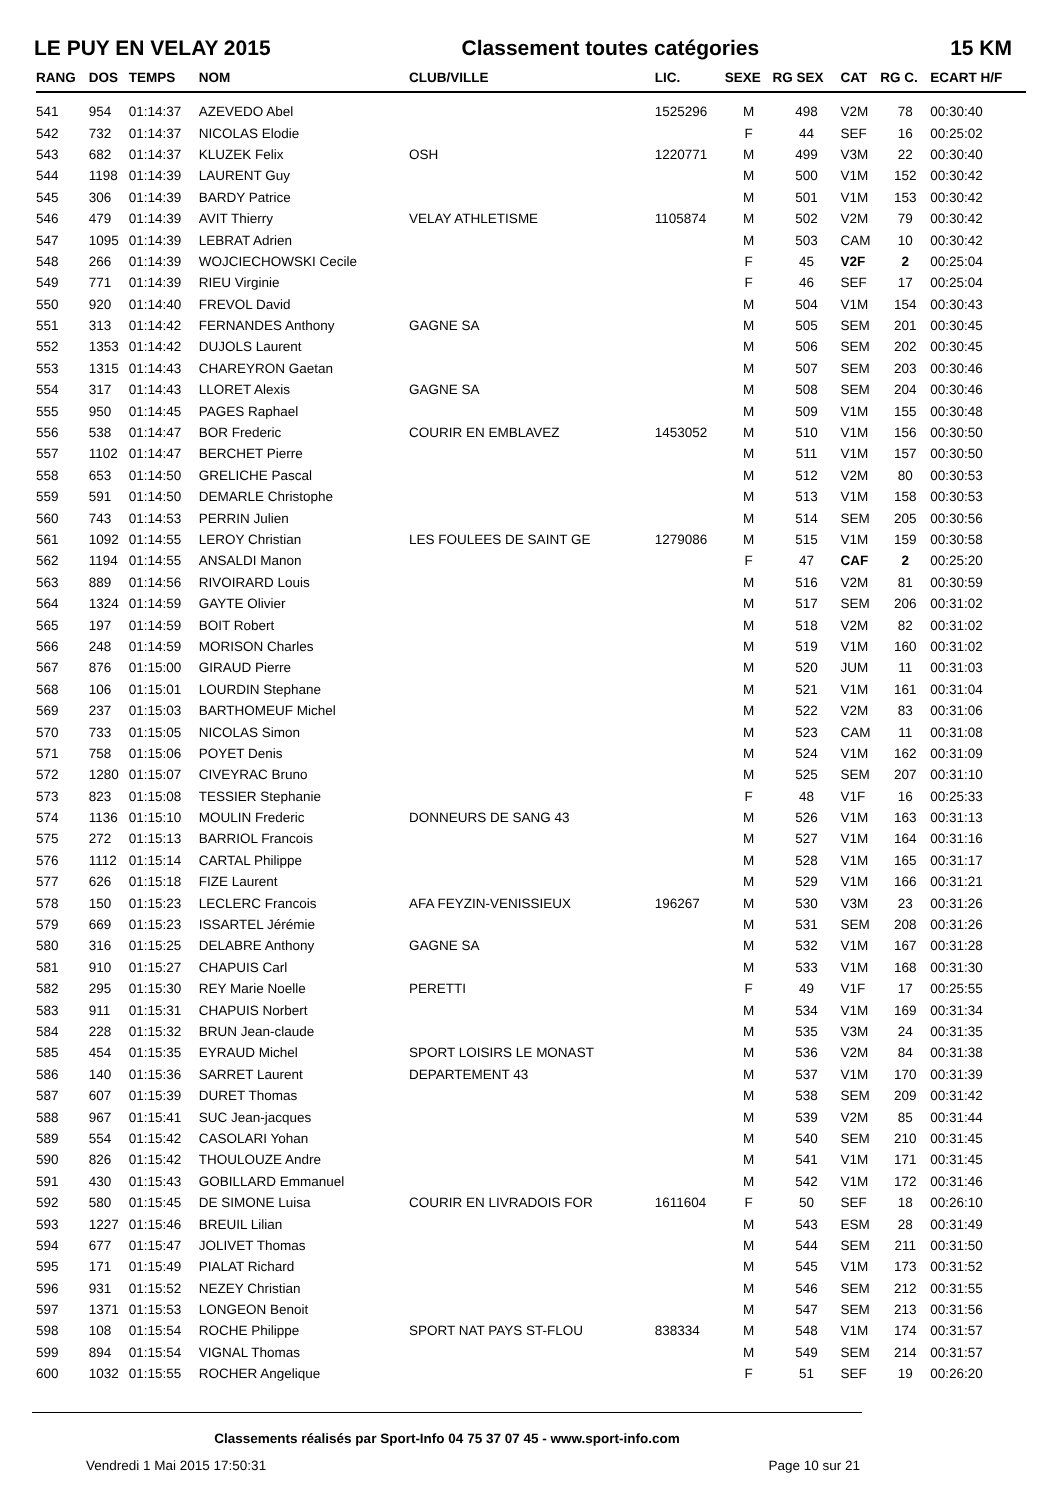LE PUY EN VELAY 2015 Classement toutes catégories 15 KM
| RANG | DOS | TEMPS | NOM | CLUB/VILLE | LIC. | SEXE | RG SEX | CAT | RG C. | ECART H/F |
| --- | --- | --- | --- | --- | --- | --- | --- | --- | --- | --- |
| 541 | 954 | 01:14:37 | AZEVEDO Abel | | 1525296 | M | 498 | V2M | 78 | 00:30:40 |
| 542 | 732 | 01:14:37 | NICOLAS Elodie | | | F | 44 | SEF | 16 | 00:25:02 |
| 543 | 682 | 01:14:37 | KLUZEK Felix | OSH | 1220771 | M | 499 | V3M | 22 | 00:30:40 |
| 544 | 1198 | 01:14:39 | LAURENT Guy | | | M | 500 | V1M | 152 | 00:30:42 |
| 545 | 306 | 01:14:39 | BARDY Patrice | | | M | 501 | V1M | 153 | 00:30:42 |
| 546 | 479 | 01:14:39 | AVIT Thierry | VELAY ATHLETISME | 1105874 | M | 502 | V2M | 79 | 00:30:42 |
| 547 | 1095 | 01:14:39 | LEBRAT Adrien | | | M | 503 | CAM | 10 | 00:30:42 |
| 548 | 266 | 01:14:39 | WOJCIECHOWSKI Cecile | | | F | 45 | V2F | 2 | 00:25:04 |
| 549 | 771 | 01:14:39 | RIEU Virginie | | | F | 46 | SEF | 17 | 00:25:04 |
| 550 | 920 | 01:14:40 | FREVOL David | | | M | 504 | V1M | 154 | 00:30:43 |
| 551 | 313 | 01:14:42 | FERNANDES Anthony | GAGNE SA | | M | 505 | SEM | 201 | 00:30:45 |
| 552 | 1353 | 01:14:42 | DUJOLS Laurent | | | M | 506 | SEM | 202 | 00:30:45 |
| 553 | 1315 | 01:14:43 | CHAREYRON Gaetan | | | M | 507 | SEM | 203 | 00:30:46 |
| 554 | 317 | 01:14:43 | LLORET Alexis | GAGNE SA | | M | 508 | SEM | 204 | 00:30:46 |
| 555 | 950 | 01:14:45 | PAGES Raphael | | | M | 509 | V1M | 155 | 00:30:48 |
| 556 | 538 | 01:14:47 | BOR Frederic | COURIR EN EMBLAVEZ | 1453052 | M | 510 | V1M | 156 | 00:30:50 |
| 557 | 1102 | 01:14:47 | BERCHET Pierre | | | M | 511 | V1M | 157 | 00:30:50 |
| 558 | 653 | 01:14:50 | GRELICHE Pascal | | | M | 512 | V2M | 80 | 00:30:53 |
| 559 | 591 | 01:14:50 | DEMARLE Christophe | | | M | 513 | V1M | 158 | 00:30:53 |
| 560 | 743 | 01:14:53 | PERRIN Julien | | | M | 514 | SEM | 205 | 00:30:56 |
| 561 | 1092 | 01:14:55 | LEROY Christian | LES FOULEES DE SAINT GE | 1279086 | M | 515 | V1M | 159 | 00:30:58 |
| 562 | 1194 | 01:14:55 | ANSALDI Manon | | | F | 47 | CAF | 2 | 00:25:20 |
| 563 | 889 | 01:14:56 | RIVOIRARD Louis | | | M | 516 | V2M | 81 | 00:30:59 |
| 564 | 1324 | 01:14:59 | GAYTE Olivier | | | M | 517 | SEM | 206 | 00:31:02 |
| 565 | 197 | 01:14:59 | BOIT Robert | | | M | 518 | V2M | 82 | 00:31:02 |
| 566 | 248 | 01:14:59 | MORISON Charles | | | M | 519 | V1M | 160 | 00:31:02 |
| 567 | 876 | 01:15:00 | GIRAUD Pierre | | | M | 520 | JUM | 11 | 00:31:03 |
| 568 | 106 | 01:15:01 | LOURDIN Stephane | | | M | 521 | V1M | 161 | 00:31:04 |
| 569 | 237 | 01:15:03 | BARTHOMEUF Michel | | | M | 522 | V2M | 83 | 00:31:06 |
| 570 | 733 | 01:15:05 | NICOLAS Simon | | | M | 523 | CAM | 11 | 00:31:08 |
| 571 | 758 | 01:15:06 | POYET Denis | | | M | 524 | V1M | 162 | 00:31:09 |
| 572 | 1280 | 01:15:07 | CIVEYRAC Bruno | | | M | 525 | SEM | 207 | 00:31:10 |
| 573 | 823 | 01:15:08 | TESSIER Stephanie | | | F | 48 | V1F | 16 | 00:25:33 |
| 574 | 1136 | 01:15:10 | MOULIN Frederic | DONNEURS DE SANG 43 | | M | 526 | V1M | 163 | 00:31:13 |
| 575 | 272 | 01:15:13 | BARRIOL Francois | | | M | 527 | V1M | 164 | 00:31:16 |
| 576 | 1112 | 01:15:14 | CARTAL Philippe | | | M | 528 | V1M | 165 | 00:31:17 |
| 577 | 626 | 01:15:18 | FIZE Laurent | | | M | 529 | V1M | 166 | 00:31:21 |
| 578 | 150 | 01:15:23 | LECLERC Francois | AFA FEYZIN-VENISSIEUX | 196267 | M | 530 | V3M | 23 | 00:31:26 |
| 579 | 669 | 01:15:23 | ISSARTEL Jérémie | | | M | 531 | SEM | 208 | 00:31:26 |
| 580 | 316 | 01:15:25 | DELABRE Anthony | GAGNE SA | | M | 532 | V1M | 167 | 00:31:28 |
| 581 | 910 | 01:15:27 | CHAPUIS Carl | | | M | 533 | V1M | 168 | 00:31:30 |
| 582 | 295 | 01:15:30 | REY Marie Noelle | PERETTI | | F | 49 | V1F | 17 | 00:25:55 |
| 583 | 911 | 01:15:31 | CHAPUIS Norbert | | | M | 534 | V1M | 169 | 00:31:34 |
| 584 | 228 | 01:15:32 | BRUN Jean-claude | | | M | 535 | V3M | 24 | 00:31:35 |
| 585 | 454 | 01:15:35 | EYRAUD Michel | SPORT LOISIRS LE MONAST | | M | 536 | V2M | 84 | 00:31:38 |
| 586 | 140 | 01:15:36 | SARRET Laurent | DEPARTEMENT 43 | | M | 537 | V1M | 170 | 00:31:39 |
| 587 | 607 | 01:15:39 | DURET Thomas | | | M | 538 | SEM | 209 | 00:31:42 |
| 588 | 967 | 01:15:41 | SUC Jean-jacques | | | M | 539 | V2M | 85 | 00:31:44 |
| 589 | 554 | 01:15:42 | CASOLARI Yohan | | | M | 540 | SEM | 210 | 00:31:45 |
| 590 | 826 | 01:15:42 | THOULOUZE Andre | | | M | 541 | V1M | 171 | 00:31:45 |
| 591 | 430 | 01:15:43 | GOBILLARD Emmanuel | | | M | 542 | V1M | 172 | 00:31:46 |
| 592 | 580 | 01:15:45 | DE SIMONE Luisa | COURIR EN LIVRADOIS FOR | 1611604 | F | 50 | SEF | 18 | 00:26:10 |
| 593 | 1227 | 01:15:46 | BREUIL Lilian | | | M | 543 | ESM | 28 | 00:31:49 |
| 594 | 677 | 01:15:47 | JOLIVET Thomas | | | M | 544 | SEM | 211 | 00:31:50 |
| 595 | 171 | 01:15:49 | PIALAT Richard | | | M | 545 | V1M | 173 | 00:31:52 |
| 596 | 931 | 01:15:52 | NEZEY Christian | | | M | 546 | SEM | 212 | 00:31:55 |
| 597 | 1371 | 01:15:53 | LONGEON Benoit | | | M | 547 | SEM | 213 | 00:31:56 |
| 598 | 108 | 01:15:54 | ROCHE Philippe | SPORT NAT PAYS ST-FLOU | 838334 | M | 548 | V1M | 174 | 00:31:57 |
| 599 | 894 | 01:15:54 | VIGNAL Thomas | | | M | 549 | SEM | 214 | 00:31:57 |
| 600 | 1032 | 01:15:55 | ROCHER Angelique | | | F | 51 | SEF | 19 | 00:26:20 |
Classements réalisés par Sport-Info 04 75 37 07 45 - www.sport-info.com
Vendredi 1 Mai 2015 17:50:31 Page 10 sur 21